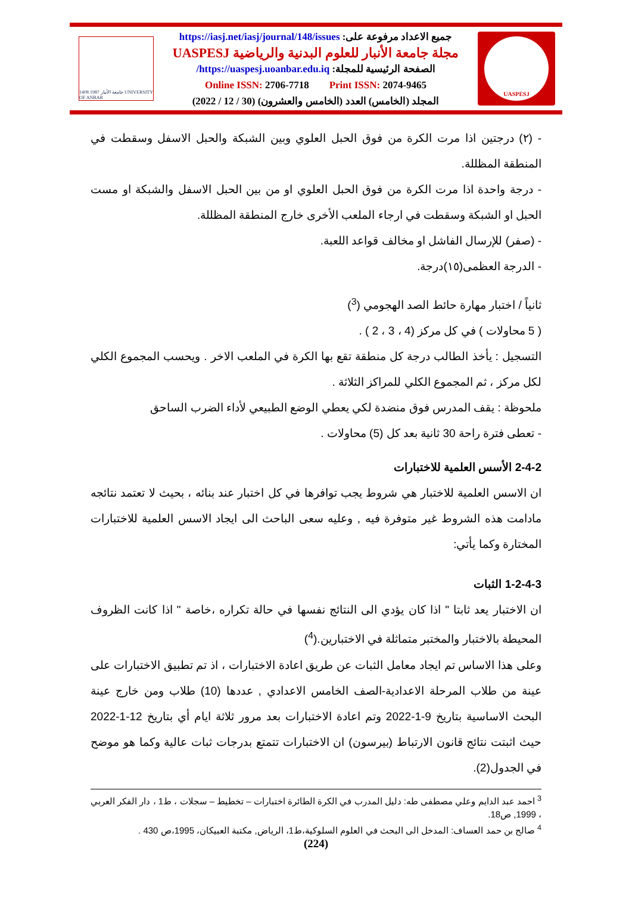جامعة الأنبار 1987 1408 UNIVERSITY OF ANBAR
جميع الاعداد مرفوعة على: https://iasj.net/iasj/journal/148/issues
مجلة جامعة الأنبار للعلوم البدنية والرياضية UASPESJ
الصفحة الرئيسية للمجلة: https://uaspesj.uoanbar.edu.iq/
Online ISSN: 2706-7718 Print ISSN: 2074-9465
المجلد (الخامس) العدد (الخامس والعشرون) (30 / 12 / 2022)
UASPESJ
- (٢) درجتين اذا مرت الكرة من فوق الحبل العلوي وبين الشبكة والحبل الاسفل وسقطت في المنطقة المظللة.
- درجة واحدة اذا مرت الكرة من فوق الحبل العلوي او من بين الحبل الاسفل والشبكة او مست الحبل او الشبكة وسقطت في ارجاء الملعب الأخرى خارج المنطقة المظللة.
- (صفر) للإرسال الفاشل او مخالف قواعد اللعبة.
- الدرجة العظمى(١٥)درجة.
ثانياً / اختبار مهارة حائط الصد الهجومي (<sup>3</sup>)
( 5 محاولات ) في كل مركز (4 ، 3 ، 2 ) .
التسجيل : يأخذ الطالب درجة كل منطقة تقع بها الكرة في الملعب الاخر . ويحسب المجموع الكلي لكل مركز ، ثم المجموع الكلي للمراكز الثلاثة .
ملحوظة : يقف المدرس فوق منضدة لكي يعطي الوضع الطبيعي لأداء الضرب الساحق
- تعطى فترة راحة 30 ثانية بعد كل (5) محاولات .
2-4-2 الأسس العلمية للاختبارات
ان الاسس العلمية للاختبار هي شروط يجب توافرها في كل اختبار عند بنائه ، بحيث لا تعتمد نتائجه مادامت هذه الشروط غير متوفرة فيه , وعليه سعى الباحث الى ايجاد الاسس العلمية للاختبارات المختارة وكما يأتي:
1-2-4-3 الثبات
ان الاختبار يعد ثابتا " اذا كان يؤدي الى النتائج نفسها في حالة تكراره ،خاصة " اذا كانت الظروف المحيطة بالاختبار والمختبر متماثلة في الاختبارين.(<sup>4</sup>)
وعلى هذا الاساس تم ايجاد معامل الثبات عن طريق اعادة الاختبارات ، اذ تم تطبيق الاختبارات على عينة من طلاب المرحلة الاعدادية-الصف الخامس الاعدادي , عددها (10) طلاب ومن خارج عينة البحث الاساسية بتاريخ 9-1-2022 وتم اعادة الاختبارات بعد مرور ثلاثة ايام أي بتاريخ 12-1-2022 حيث اثبتت نتائج قانون الارتباط (بيرسون) ان الاختبارات تتمتع بدرجات ثبات عالية وكما هو موضح في الجدول(2).
<sup>3</sup> احمد عبد الدايم وعلي مصطفى طه: دليل المدرب في الكرة الطائرة اختبارات – تخطيط – سجلات ، ط1 ، دار الفكر العربي ، 1999, ص18.
<sup>4</sup> صالح بن حمد العساف: المدخل الى البحث في العلوم السلوكية،ط1، الرياض, مكتبة العبيكان، 1995،ص 430 .
(224)